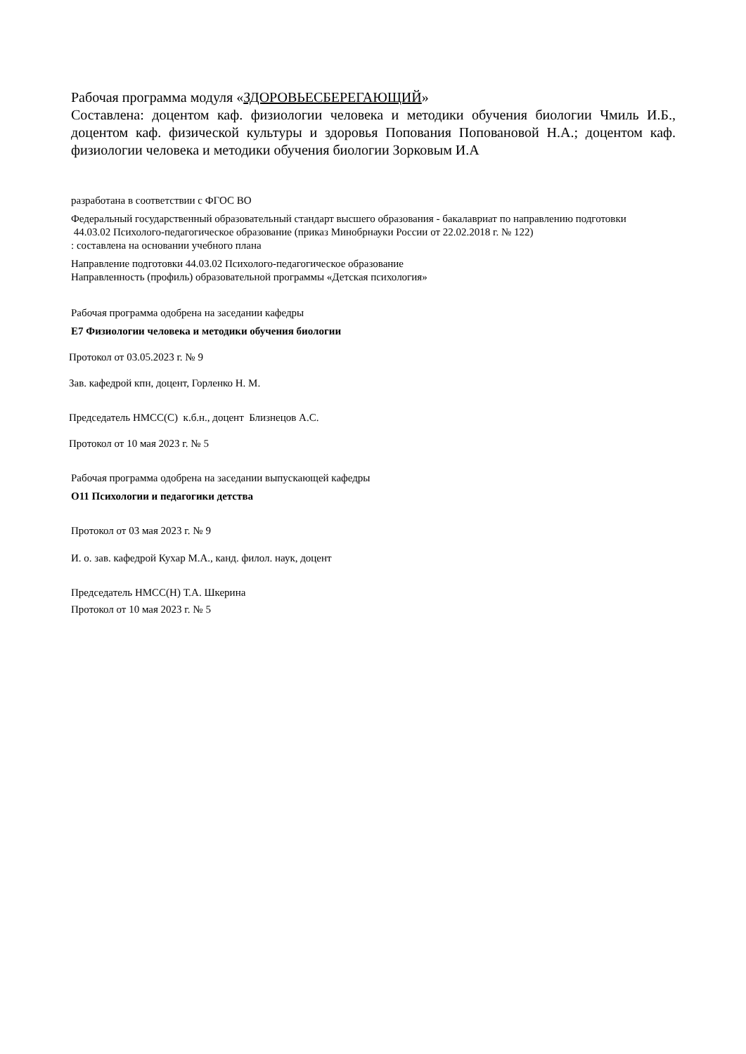Рабочая программа модуля «ЗДОРОВЬЕСБЕРЕГАЮЩИЙ»
Составлена: доцентом каф. физиологии человека и методики обучения биологии Чмиль И.Б., доцентом каф. физической культуры и здоровья Попования Поповановой Н.А.; доцентом каф. физиологии человека и методики обучения биологии Зорковым И.А
разработана в соответствии с ФГОС ВО
Федеральный государственный образовательный стандарт высшего образования - бакалавриат по направлению подготовки
44.03.02 Психолого-педагогическое образование (приказ Минобрнауки России от 22.02.2018 г. № 122)
: составлена на основании учебного плана
Направление подготовки 44.03.02 Психолого-педагогическое образование
Направленность (профиль) образовательной программы «Детская психология»
Рабочая программа одобрена на заседании кафедры
Е7 Физиологии человека и методики обучения биологии
Протокол от 03.05.2023 г. № 9
Зав. кафедрой кпн, доцент, Горленко Н. М.
Председатель НМСС(С) к.б.н., доцент Близнецов А.С.
Протокол от 10 мая 2023 г. № 5
Рабочая программа одобрена на заседании выпускающей кафедры
О11 Психологии и педагогики детства
Протокол от 03 мая 2023 г. № 9
И. о. зав. кафедрой Кухар М.А., канд. филол. наук, доцент
Председатель НМСС(Н) Т.А. Шкерина
Протокол от 10 мая 2023 г. № 5